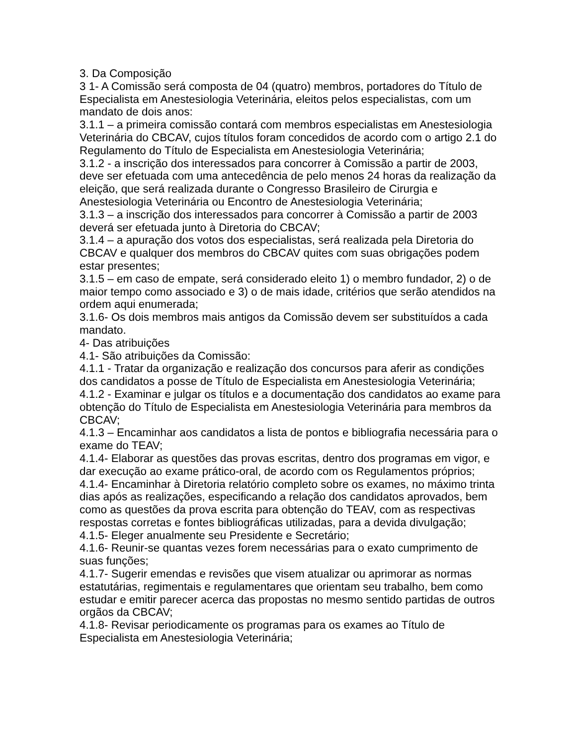3. Da Composição
3 1- A Comissão será composta de 04 (quatro) membros, portadores do Título de Especialista em Anestesiologia Veterinária, eleitos pelos especialistas, com um mandato de dois anos:
3.1.1 – a primeira comissão contará com membros especialistas em Anestesiologia Veterinária do CBCAV, cujos títulos foram concedidos de acordo com o artigo 2.1 do Regulamento do Título de Especialista em Anestesiologia Veterinária;
3.1.2 - a inscrição dos interessados para concorrer à Comissão a partir de 2003, deve ser efetuada com uma antecedência de pelo menos 24 horas da realização da eleição, que será realizada durante o Congresso Brasileiro de Cirurgia e Anestesiologia Veterinária ou Encontro de Anestesiologia Veterinária;
3.1.3 – a inscrição dos interessados para concorrer à Comissão a partir de 2003 deverá ser efetuada junto à Diretoria do CBCAV;
3.1.4 – a apuração dos votos dos especialistas, será realizada pela Diretoria do CBCAV e qualquer dos membros do CBCAV quites com suas obrigações podem estar presentes;
3.1.5 – em caso de empate, será considerado eleito 1) o membro fundador, 2) o de maior tempo como associado e 3) o de mais idade, critérios que serão atendidos na ordem aqui enumerada;
3.1.6- Os dois membros mais antigos da Comissão devem ser substituídos a cada mandato.
4- Das atribuições
4.1- São atribuições da Comissão:
4.1.1 - Tratar da organização e realização dos concursos para aferir as condições dos candidatos a posse de Título de Especialista em Anestesiologia Veterinária;
4.1.2 - Examinar e julgar os títulos e a documentação dos candidatos ao exame para obtenção do Título de Especialista em Anestesiologia Veterinária para membros da CBCAV;
4.1.3 – Encaminhar aos candidatos a lista de pontos e bibliografia necessária para o exame do TEAV;
4.1.4- Elaborar as questões das provas escritas, dentro dos programas em vigor, e dar execução ao exame prático-oral, de acordo com os Regulamentos próprios;
4.1.4- Encaminhar à Diretoria relatório completo sobre os exames, no máximo trinta dias após as realizações, especificando a relação dos candidatos aprovados, bem como as questões da prova escrita para obtenção do TEAV, com as respectivas respostas corretas e fontes bibliográficas utilizadas, para a devida divulgação;
4.1.5- Eleger anualmente seu Presidente e Secretário;
4.1.6- Reunir-se quantas vezes forem necessárias para o exato cumprimento de suas funções;
4.1.7- Sugerir emendas e revisões que visem atualizar ou aprimorar as normas estatutárias, regimentais e regulamentares que orientam seu trabalho, bem como estudar e emitir parecer acerca das propostas no mesmo sentido partidas de outros orgãos da CBCAV;
4.1.8- Revisar periodicamente os programas para os exames ao Título de Especialista em Anestesiologia Veterinária;